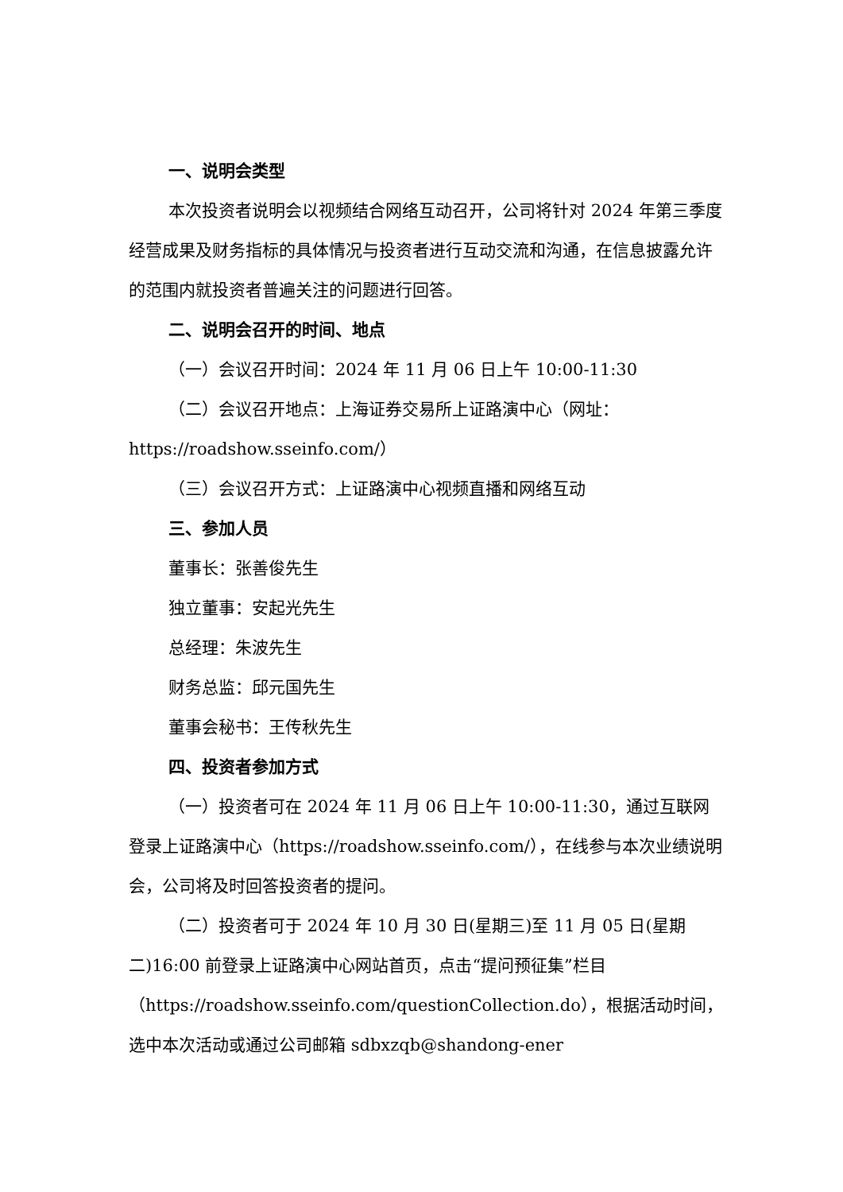一、说明会类型
本次投资者说明会以视频结合网络互动召开，公司将针对 2024 年第三季度经营成果及财务指标的具体情况与投资者进行互动交流和沟通，在信息披露允许的范围内就投资者普遍关注的问题进行回答。
二、说明会召开的时间、地点
（一）会议召开时间：2024 年 11 月 06 日上午 10:00-11:30
（二）会议召开地点：上海证券交易所上证路演中心（网址：https://roadshow.sseinfo.com/）
（三）会议召开方式：上证路演中心视频直播和网络互动
三、参加人员
董事长：张善俊先生
独立董事：安起光先生
总经理：朱波先生
财务总监：邱元国先生
董事会秘书：王传秋先生
四、投资者参加方式
（一）投资者可在 2024 年 11 月 06 日上午 10:00-11:30，通过互联网登录上证路演中心（https://roadshow.sseinfo.com/），在线参与本次业绩说明会，公司将及时回答投资者的提问。
（二）投资者可于 2024 年 10 月 30 日(星期三)至 11 月 05 日(星期二)16:00 前登录上证路演中心网站首页，点击“提问预征集”栏目（https://roadshow.sseinfo.com/questionCollection.do），根据活动时间，选中本次活动或通过公司邮箱 sdbxzqb@shandong-ener